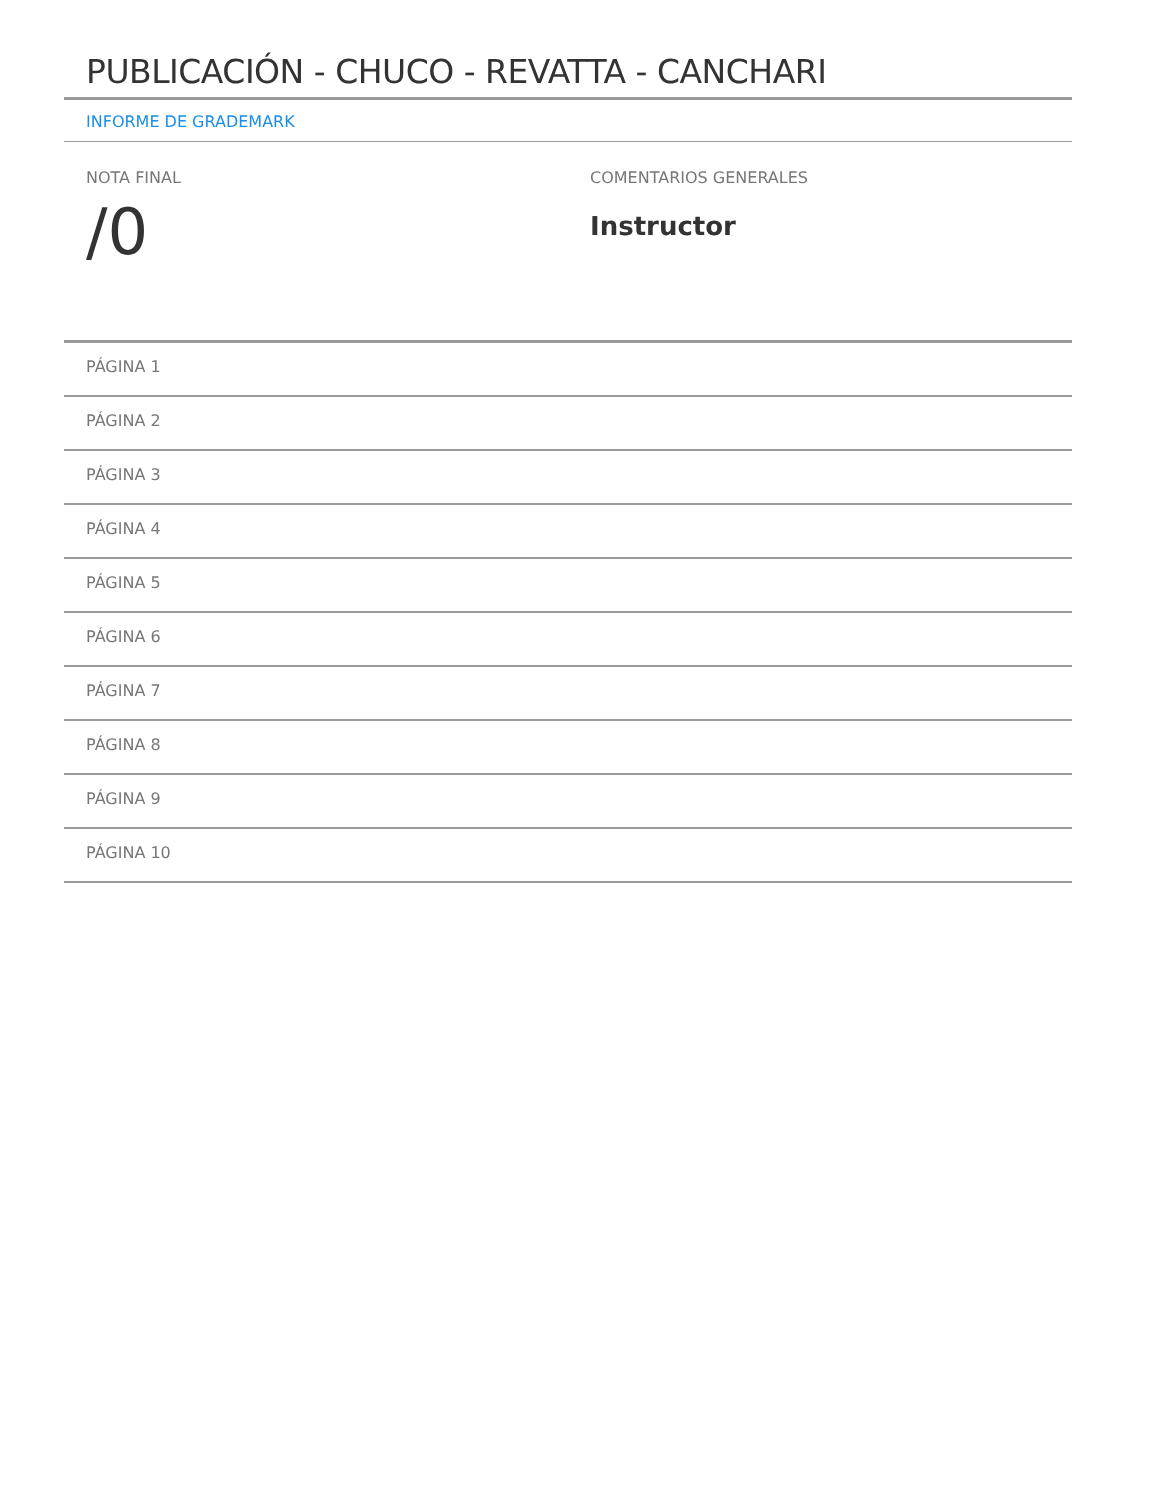PUBLICACIÓN - CHUCO - REVATTA - CANCHARI
INFORME DE GRADEMARK
NOTA FINAL
/0
COMENTARIOS GENERALES
Instructor
PÁGINA 1
PÁGINA 2
PÁGINA 3
PÁGINA 4
PÁGINA 5
PÁGINA 6
PÁGINA 7
PÁGINA 8
PÁGINA 9
PÁGINA 10